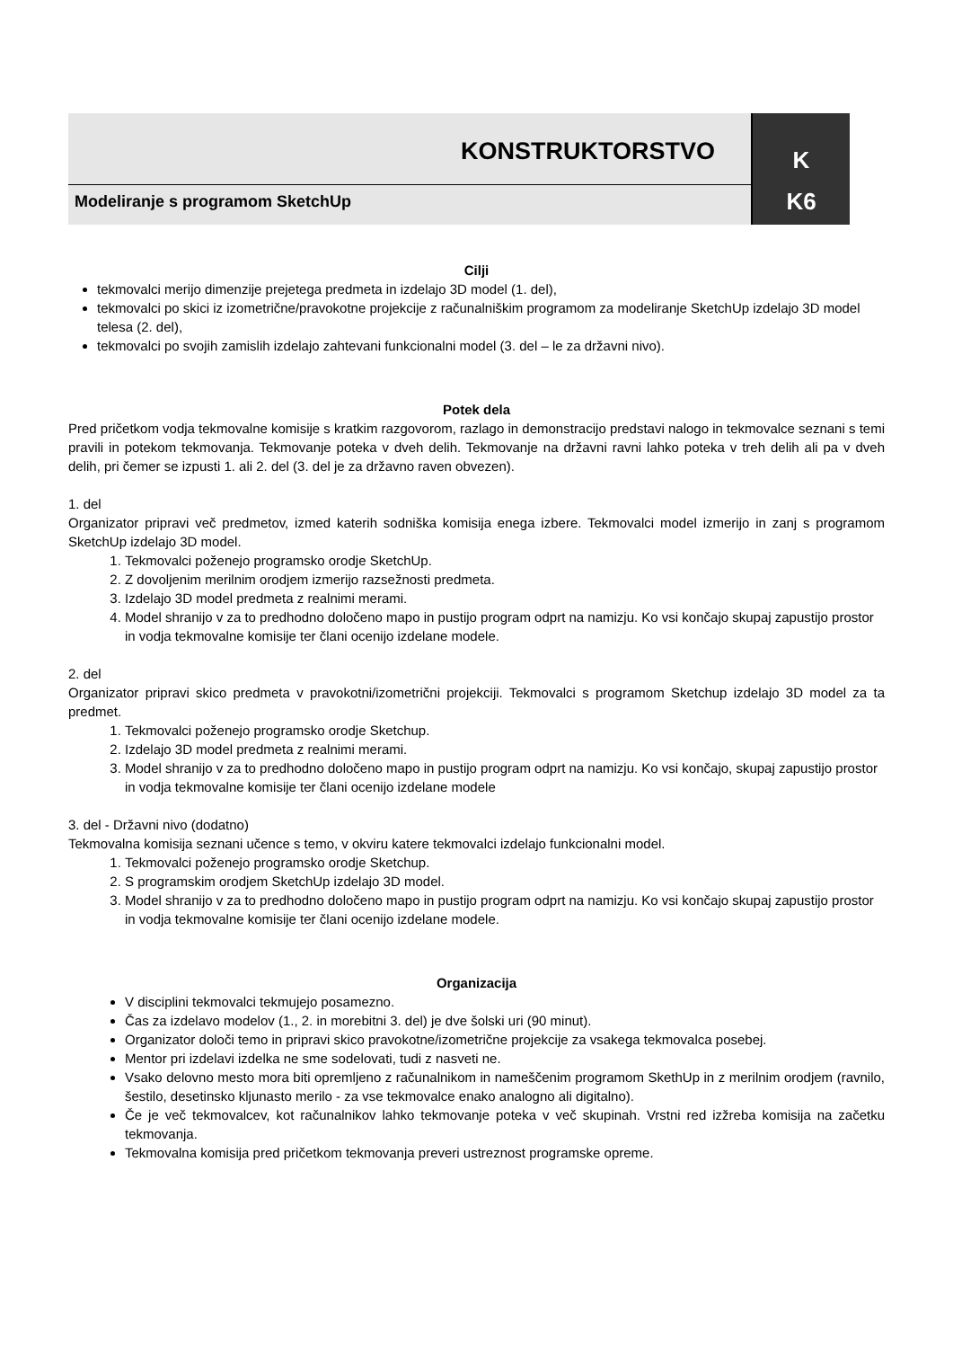KONSTRUKTORSTVO
K
Modeliranje s programom SketchUp
K6
Cilji
tekmovalci merijo dimenzije prejetega predmeta in izdelajo 3D model (1. del),
tekmovalci po skici iz izometrične/pravokotne projekcije z računalniškim programom za modeliranje SketchUp izdelajo 3D model telesa (2. del),
tekmovalci po svojih zamislih izdelajo zahtevani funkcionalni model (3. del – le za državni nivo).
Potek dela
Pred pričetkom vodja tekmovalne komisije s kratkim razgovorom, razlago in demonstracijo predstavi nalogo in tekmovalce seznani s temi pravili in potekom tekmovanja. Tekmovanje poteka v dveh delih. Tekmovanje na državni ravni lahko poteka v treh delih ali pa v dveh delih, pri čemer se izpusti 1. ali 2. del (3. del je za državno raven obvezen).
1. del
Organizator pripravi več predmetov, izmed katerih sodniška komisija enega izbere. Tekmovalci model izmerijo in zanj s programom SketchUp izdelajo 3D model.
1. Tekmovalci poženejo programsko orodje SketchUp.
2. Z dovoljenim merilnim orodjem izmerijo razsežnosti predmeta.
3. Izdelajo 3D model predmeta z realnimi merami.
4. Model shranijo v za to predhodno določeno mapo in pustijo program odprt na namizju. Ko vsi končajo skupaj zapustijo prostor in vodja tekmovalne komisije ter člani ocenijo izdelane modele.
2. del
Organizator pripravi skico predmeta v pravokotni/izometrični projekciji. Tekmovalci s programom Sketchup izdelajo 3D model za ta predmet.
1. Tekmovalci poženejo programsko orodje Sketchup.
2. Izdelajo 3D model predmeta z realnimi merami.
3. Model shranijo v za to predhodno določeno mapo in pustijo program odprt na namizju. Ko vsi končajo, skupaj zapustijo prostor in vodja tekmovalne komisije ter člani ocenijo izdelane modele
3. del - Državni nivo (dodatno)
Tekmovalna komisija seznani učence s temo, v okviru katere tekmovalci izdelajo funkcionalni model.
1. Tekmovalci poženejo programsko orodje Sketchup.
2. S programskim orodjem SketchUp izdelajo 3D model.
3. Model shranijo v za to predhodno določeno mapo in pustijo program odprt na namizju. Ko vsi končajo skupaj zapustijo prostor in vodja tekmovalne komisije ter člani ocenijo izdelane modele.
Organizacija
V disciplini tekmovalci tekmujejo posamezno.
Čas za izdelavo modelov (1., 2. in morebitni 3. del) je dve šolski uri (90 minut).
Organizator določi temo in pripravi skico pravokotne/izometrične projekcije za vsakega tekmovalca posebej.
Mentor pri izdelavi izdelka ne sme sodelovati, tudi z nasveti ne.
Vsako delovno mesto mora biti opremljeno z računalnikom in nameščenim programom SkethUp in z merilnim orodjem (ravnilo, šestilo, desetinsko kljunasto merilo - za vse tekmovalce enako analogno ali digitalno).
Če je več tekmovalcev, kot računalnikov lahko tekmovanje poteka v več skupinah. Vrstni red izžreba komisija na začetku tekmovanja.
Tekmovalna komisija pred pričetkom tekmovanja preveri ustreznost programske opreme.